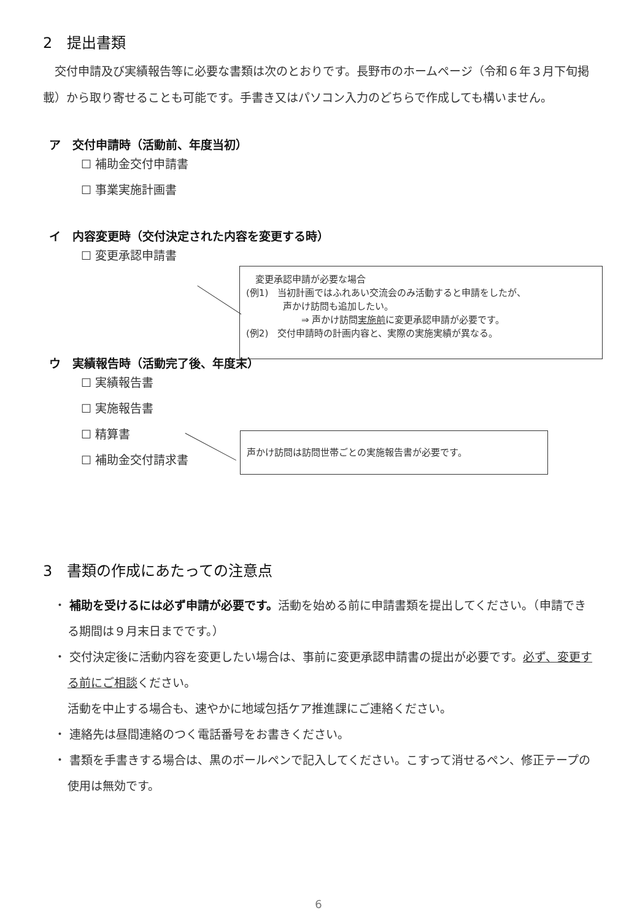2　提出書類
　交付申請及び実績報告等に必要な書類は次のとおりです。長野市のホームページ（令和６年３月下旬掲載）から取り寄せることも可能です。手書き又はパソコン入力のどちらで作成しても構いません。
ア　交付申請時（活動前、年度当初）
☐ 補助金交付申請書
☐ 事業実施計画書
イ　内容変更時（交付決定された内容を変更する時）
☐ 変更承認申請書
ウ　実績報告時（活動完了後、年度末）
☐ 実績報告書
☐ 実施報告書
☐ 精算書
☐ 補助金交付請求書
3　書類の作成にあたっての注意点
・ 補助を受けるには必ず申請が必要です。活動を始める前に申請書類を提出してください。（申請できる期間は９月末日までです。）
・ 交付決定後に活動内容を変更したい場合は、事前に変更承認申請書の提出が必要です。必ず、変更する前にご相談ください。
活動を中止する場合も、速やかに地域包括ケア推進課にご連絡ください。
・ 連絡先は昼間連絡のつく電話番号をお書きください。
・ 書類を手書きする場合は、黒のボールペンで記入してください。こすって消せるペン、修正テープの使用は無効です。
　変更承認申請が必要な場合
(例1)　当初計画ではふれあい交流会のみ活動すると申請をしたが、
　　　　声かけ訪問も追加したい。
　　　　　　⇒ 声かけ訪問実施前に変更承認申請が必要です。
(例2)　交付申請時の計画内容と、実際の実施実績が異なる。
声かけ訪問は訪問世帯ごとの実施報告書が必要です。
6